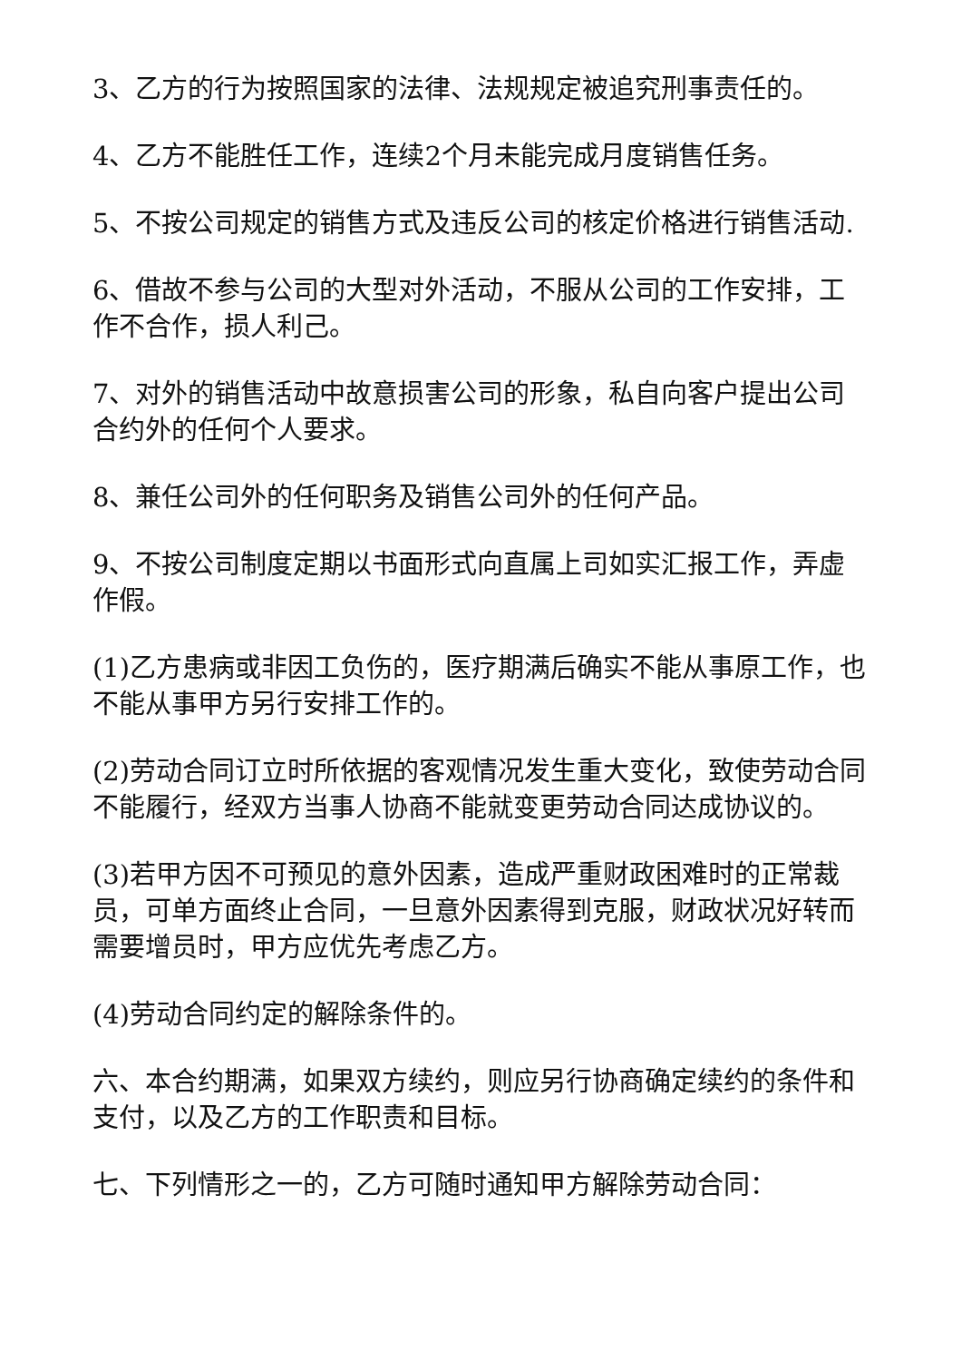3、乙方的行为按照国家的法律、法规规定被追究刑事责任的。
4、乙方不能胜任工作，连续2个月未能完成月度销售任务。
5、不按公司规定的销售方式及违反公司的核定价格进行销售活动.
6、借故不参与公司的大型对外活动，不服从公司的工作安排，工作不合作，损人利己。
7、对外的销售活动中故意损害公司的形象，私自向客户提出公司合约外的任何个人要求。
8、兼任公司外的任何职务及销售公司外的任何产品。
9、不按公司制度定期以书面形式向直属上司如实汇报工作，弄虚作假。
(1)乙方患病或非因工负伤的，医疗期满后确实不能从事原工作，也不能从事甲方另行安排工作的。
(2)劳动合同订立时所依据的客观情况发生重大变化，致使劳动合同不能履行，经双方当事人协商不能就变更劳动合同达成协议的。
(3)若甲方因不可预见的意外因素，造成严重财政困难时的正常裁员，可单方面终止合同，一旦意外因素得到克服，财政状况好转而需要增员时，甲方应优先考虑乙方。
(4)劳动合同约定的解除条件的。
六、本合约期满，如果双方续约，则应另行协商确定续约的条件和支付，以及乙方的工作职责和目标。
七、下列情形之一的，乙方可随时通知甲方解除劳动合同：